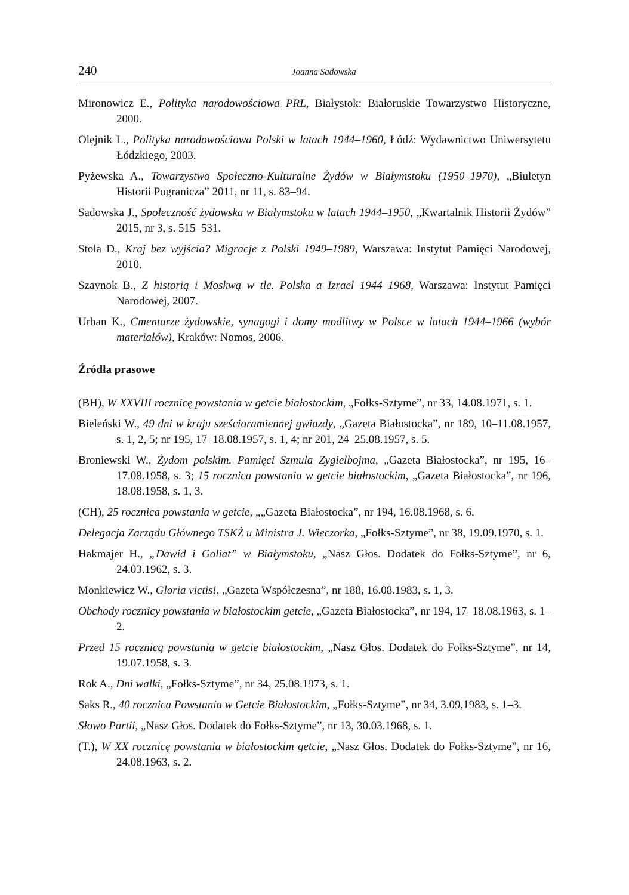240 Joanna Sadowska
Mironowicz E., Polityka narodowościowa PRL, Białystok: Białoruskie Towarzystwo Historyczne, 2000.
Olejnik L., Polityka narodowościowa Polski w latach 1944–1960, Łódź: Wydawnictwo Uniwersytetu Łódzkiego, 2003.
Pyżewska A., Towarzystwo Społeczno-Kulturalne Żydów w Białymstoku (1950–1970), „Biuletyn Historii Pogranicza” 2011, nr 11, s. 83–94.
Sadowska J., Społeczność żydowska w Białymstoku w latach 1944–1950, „Kwartalnik Historii Żydów” 2015, nr 3, s. 515–531.
Stola D., Kraj bez wyjścia? Migracje z Polski 1949–1989, Warszawa: Instytut Pamięci Narodowej, 2010.
Szaynok B., Z historią i Moskwą w tle. Polska a Izrael 1944–1968, Warszawa: Instytut Pamięci Narodowej, 2007.
Urban K., Cmentarze żydowskie, synagogi i domy modlitwy w Polsce w latach 1944–1966 (wybór materiałów), Kraków: Nomos, 2006.
Źródła prasowe
(BH), W XXVIII rocznicę powstania w getcie białostockim, „Fołks-Sztyme”, nr 33, 14.08.1971, s. 1.
Bieleński W., 49 dni w kraju sześcioramiennej gwiazdy, „Gazeta Białostocka”, nr 189, 10–11.08.1957, s. 1, 2, 5; nr 195, 17–18.08.1957, s. 1, 4; nr 201, 24–25.08.1957, s. 5.
Broniewski W., Żydom polskim. Pamięci Szmula Zygielbojma, „Gazeta Białostocka”, nr 195, 16–17.08.1958, s. 3; 15 rocznica powstania w getcie białostockim, „Gazeta Białostocka”, nr 196, 18.08.1958, s. 1, 3.
(CH), 25 rocznica powstania w getcie, „„Gazeta Białostocka”, nr 194, 16.08.1968, s. 6.
Delegacja Zarządu Głównego TSKŻ u Ministra J. Wieczorka, „Fołks-Sztyme”, nr 38, 19.09.1970, s. 1.
Hakmajer H., „Dawid i Goliat” w Białymstoku, „Nasz Głos. Dodatek do Fołks-Sztyme”, nr 6, 24.03.1962, s. 3.
Monkiewicz W., Gloria victis!, „Gazeta Współczesna”, nr 188, 16.08.1983, s. 1, 3.
Obchody rocznicy powstania w białostockim getcie, „Gazeta Białostocka”, nr 194, 17–18.08.1963, s. 1–2.
Przed 15 rocznicą powstania w getcie białostockim, „Nasz Głos. Dodatek do Fołks-Sztyme”, nr 14, 19.07.1958, s. 3.
Rok A., Dni walki, „Fołks-Sztyme”, nr 34, 25.08.1973, s. 1.
Saks R., 40 rocznica Powstania w Getcie Białostockim, „Fołks-Sztyme”, nr 34, 3.09,1983, s. 1–3.
Słowo Partii, „Nasz Głos. Dodatek do Fołks-Sztyme”, nr 13, 30.03.1968, s. 1.
(T.), W XX rocznicę powstania w białostockim getcie, „Nasz Głos. Dodatek do Fołks-Sztyme”, nr 16, 24.08.1963, s. 2.